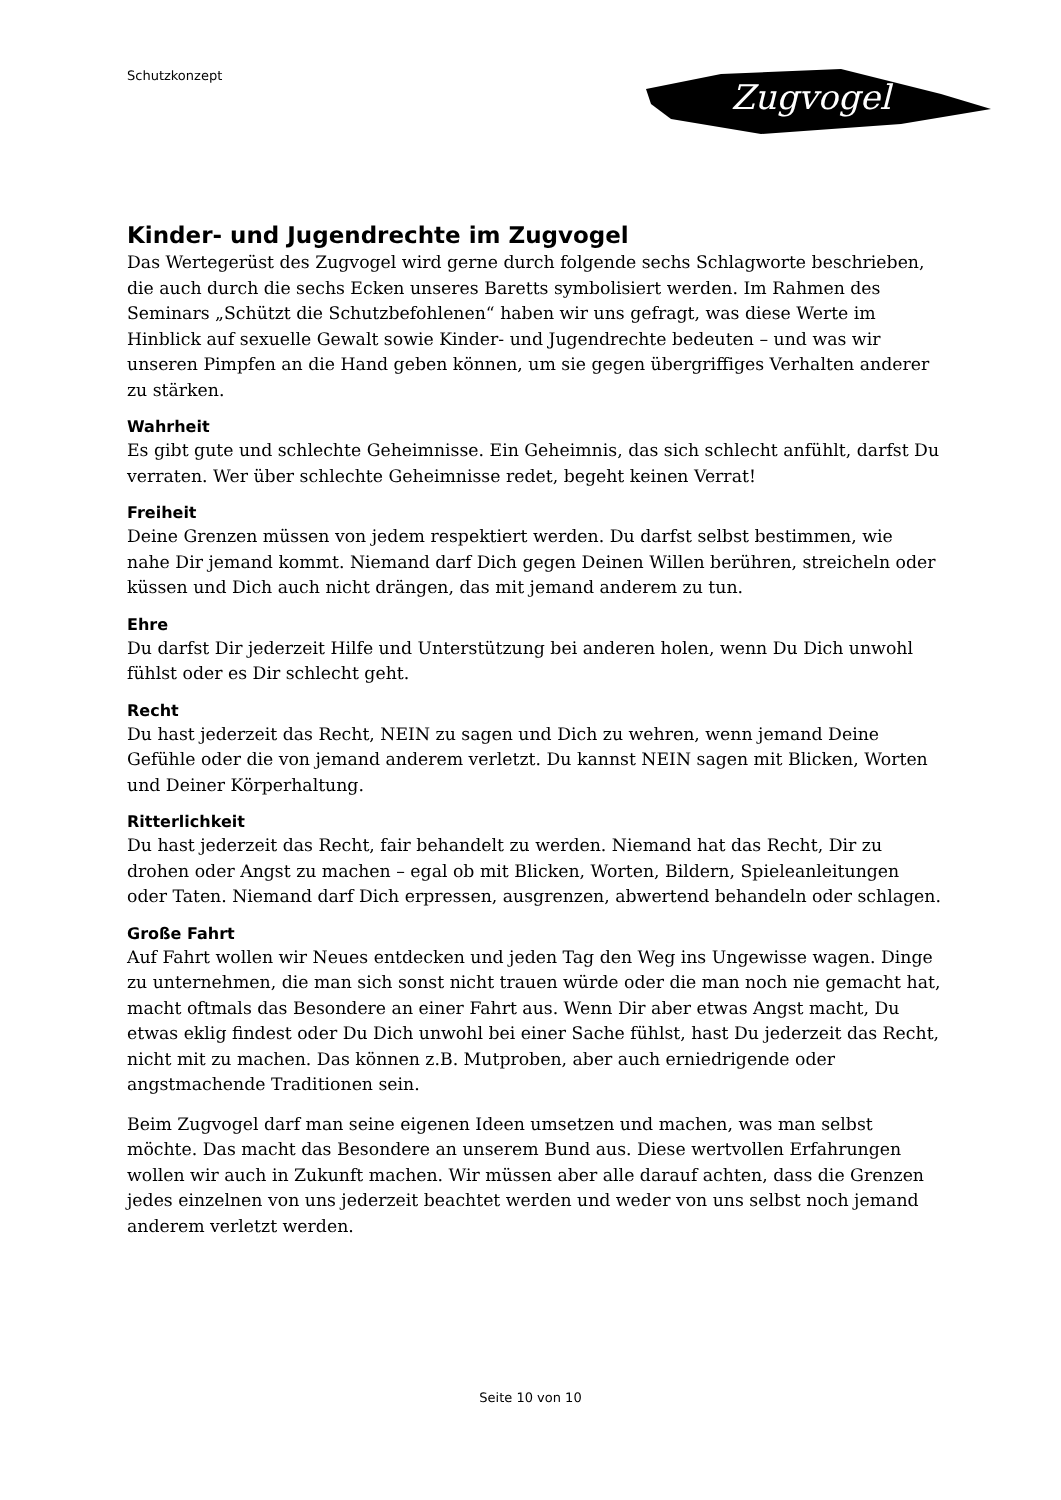Schutzkonzept
Zugvogel
Kinder- und Jugendrechte im Zugvogel
Das Wertegerüst des Zugvogel wird gerne durch folgende sechs Schlagworte beschrieben, die auch durch die sechs Ecken unseres Baretts symbolisiert werden. Im Rahmen des Seminars „Schützt die Schutzbefohlenen“ haben wir uns gefragt, was diese Werte im Hinblick auf sexuelle Gewalt sowie Kinder- und Jugendrechte bedeuten – und was wir unseren Pimpfen an die Hand geben können, um sie gegen übergriffiges Verhalten anderer zu stärken.
Wahrheit
Es gibt gute und schlechte Geheimnisse. Ein Geheimnis, das sich schlecht anfühlt, darfst Du verraten. Wer über schlechte Geheimnisse redet, begeht keinen Verrat!
Freiheit
Deine Grenzen müssen von jedem respektiert werden. Du darfst selbst bestimmen, wie nahe Dir jemand kommt. Niemand darf Dich gegen Deinen Willen berühren, streicheln oder küssen und Dich auch nicht drängen, das mit jemand anderem zu tun.
Ehre
Du darfst Dir jederzeit Hilfe und Unterstützung bei anderen holen, wenn Du Dich unwohl fühlst oder es Dir schlecht geht.
Recht
Du hast jederzeit das Recht, NEIN zu sagen und Dich zu wehren, wenn jemand Deine Gefühle oder die von jemand anderem verletzt. Du kannst NEIN sagen mit Blicken, Worten und Deiner Körperhaltung.
Ritterlichkeit
Du hast jederzeit das Recht, fair behandelt zu werden. Niemand hat das Recht, Dir zu drohen oder Angst zu machen – egal ob mit Blicken, Worten, Bildern, Spieleanleitungen oder Taten. Niemand darf Dich erpressen, ausgrenzen, abwertend behandeln oder schlagen.
Große Fahrt
Auf Fahrt wollen wir Neues entdecken und jeden Tag den Weg ins Ungewisse wagen. Dinge zu unternehmen, die man sich sonst nicht trauen würde oder die man noch nie gemacht hat, macht oftmals das Besondere an einer Fahrt aus. Wenn Dir aber etwas Angst macht, Du etwas eklig findest oder Du Dich unwohl bei einer Sache fühlst, hast Du jederzeit das Recht, nicht mit zu machen. Das können z.B. Mutproben, aber auch erniedrigende oder angstmachende Traditionen sein.
Beim Zugvogel darf man seine eigenen Ideen umsetzen und machen, was man selbst möchte. Das macht das Besondere an unserem Bund aus. Diese wertvollen Erfahrungen wollen wir auch in Zukunft machen. Wir müssen aber alle darauf achten, dass die Grenzen jedes einzelnen von uns jederzeit beachtet werden und weder von uns selbst noch jemand anderem verletzt werden.
Seite 10 von 10